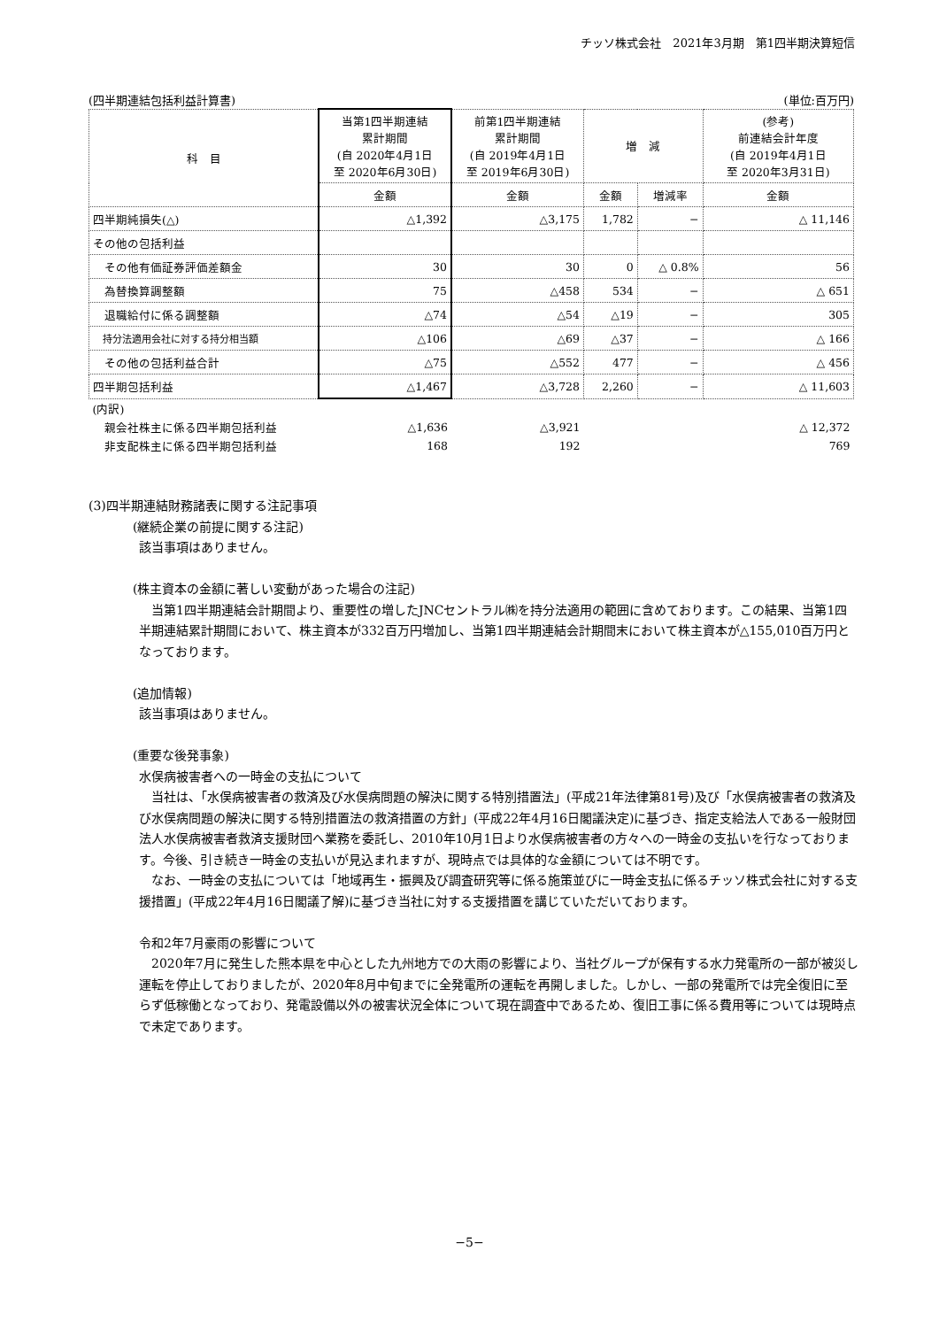チッソ株式会社　2021年3月期　第1四半期決算短信
(四半期連結包括利益計算書) (単位:百万円)
| 科 目 | 当第1四半期連結 累計期間 (自 2020年4月1日 至 2020年6月30日) | 前第1四半期連結 累計期間 (自 2019年4月1日 至 2019年6月30日) | 増 減 | | (参考) 前連結会計年度 (自 2019年4月1日 至 2020年3月31日) |
| --- | --- | --- | --- | --- | --- |
| | 金額 | 金額 | 金額 | 増減率 | 金額 |
| 四半期純損失(△) | △1,392 | △3,175 | 1,782 | − | △ 11,146 |
| その他の包括利益 | | | | | |
| その他有価証券評価差額金 | 30 | 30 | 0 | △ 0.8% | 56 |
| 為替換算調整額 | 75 | △458 | 534 | − | △ 651 |
| 退職給付に係る調整額 | △74 | △54 | △19 | − | 305 |
| 持分法適用会社に対する持分相当額 | △106 | △69 | △37 | − | △ 166 |
| その他の包括利益合計 | △75 | △552 | 477 | − | △ 456 |
| 四半期包括利益 | △1,467 | △3,728 | 2,260 | − | △ 11,603 |
| (内訳) | | | | | |
| 親会社株主に係る四半期包括利益 | △1,636 | △3,921 | | | △ 12,372 |
| 非支配株主に係る四半期包括利益 | 168 | 192 | | | 769 |
(3)四半期連結財務諸表に関する注記事項
(継続企業の前提に関する注記)
該当事項はありません。
(株主資本の金額に著しい変動があった場合の注記)
当第1四半期連結会計期間より、重要性の増したJNCセントラル㈱を持分法適用の範囲に含めております。この結果、当第1四半期連結累計期間において、株主資本が332百万円増加し、当第1四半期連結会計期間末において株主資本が△155,010百万円となっております。
(追加情報)
該当事項はありません。
(重要な後発事象)
水俣病被害者への一時金の支払について
当社は、「水俣病被害者の救済及び水俣病問題の解決に関する特別措置法」(平成21年法律第81号)及び「水俣病被害者の救済及び水俣病問題の解決に関する特別措置法の救済措置の方針」(平成22年4月16日閣議決定)に基づき、指定支給法人である一般財団法人水俣病被害者救済支援財団へ業務を委託し、2010年10月1日より水俣病被害者の方々への一時金の支払いを行なっております。今後、引き続き一時金の支払いが見込まれますが、現時点では具体的な金額については不明です。
なお、一時金の支払については「地域再生・振興及び調査研究等に係る施策並びに一時金支払に係るチッソ株式会社に対する支援措置」(平成22年4月16日閣議了解)に基づき当社に対する支援措置を講じていただいております。
令和2年7月豪雨の影響について
2020年7月に発生した熊本県を中心とした九州地方での大雨の影響により、当社グループが保有する水力発電所の一部が被災し運転を停止しておりましたが、2020年8月中旬までに全発電所の運転を再開しました。しかし、一部の発電所では完全復旧に至らず低稼働となっており、発電設備以外の被害状況全体について現在調査中であるため、復旧工事に係る費用等については現時点で未定であります。
−5−